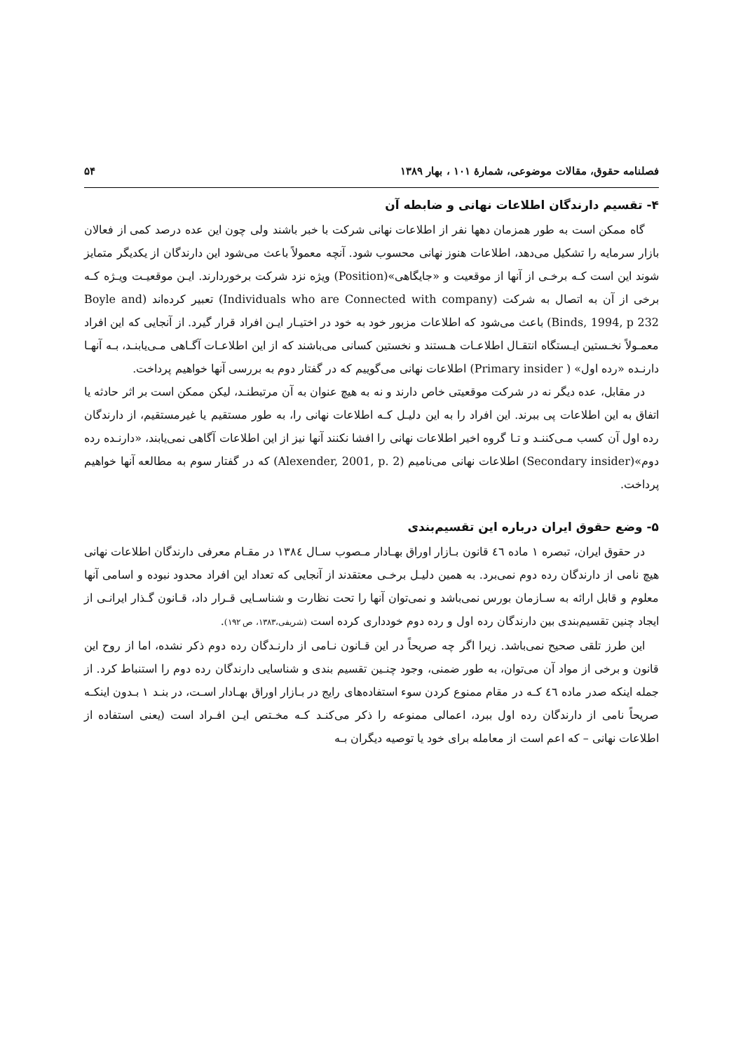فصلنامه حقوق، مقالات موضوعی، شمارهٔ ۱۰۱ ، بهار ۱۳۸۹ ۵۴
۴- تقسیم دارندگان اطلاعات نهانی و ضابطه آن
گاه ممکن است به طور همزمان دهها نفر از اطلاعات نهانی شرکت با خبر باشند ولی چون این عده درصد کمی از فعالان بازار سرمایه را تشکیل می‌دهد، اطلاعات هنوز نهانی محسوب شود. آنچه معمولاً باعث می‌شود این دارندگان از یکدیگر متمایز شوند این است کـه برخـی از آنها از موقعیت و «جایگاهی»(Position) ویژه نزد شرکت برخوردارند. ایـن موقعیـت ویـژه کـه برخی از آن به اتصال به شرکت (Individuals who are Connected with company) تعبیر کرده‌اند (Boyle and Binds, 1994, p 232) باعث می‌شود که اطلاعات مزبور خود به خود در اختیـار ایـن افراد قرار گیرد. از آنجایی که این افراد معمـولاً نخـستین ایـستگاه انتقـال اطلاعـات هـستند و نخستین کسانی می‌باشند که از این اطلاعـات آگـاهی مـی‌یابنـد، بـه آنهـا دارنـده «رده اول» ( Primary insider) اطلاعات نهانی می‌گوییم که در گفتار دوم به بررسی آنها خواهیم پرداخت.
در مقابل، عده دیگر نه در شرکت موقعیتی خاص دارند و نه به هیچ عنوان به آن مرتبطنـد، لیکن ممکن است بر اثر حادثه یا اتفاق به این اطلاعات پی ببرند. این افراد را به این دلیـل کـه اطلاعات نهانی را، به طور مستقیم یا غیرمستقیم، از دارندگان رده اول آن کسب مـی‌کننـد و تـا گروه اخیر اطلاعات نهانی را افشا نکنند آنها نیز از این اطلاعات آگاهی نمی‌یابند، «دارنـده رده دوم»(Secondary insider) اطلاعات نهانی می‌نامیم (Alexender, 2001, p. 2) که در گفتار سوم به مطالعه آنها خواهیم پرداخت.
۵- وضع حقوق ایران درباره این تقسیم‌بندی
در حقوق ایران، تبصره ۱ ماده ٤٦ قانون بـازار اوراق بهـادار مـصوب سـال ١٣٨٤ در مقـام معرفی دارندگان اطلاعات نهانی هیچ نامی از دارندگان رده دوم نمی‌برد. به همین دلیـل برخـی معتقدند از آنجایی که تعداد این افراد محدود نبوده و اسامی آنها معلوم و قابل ارائه به سـازمان بورس نمی‌باشد و نمی‌توان آنها را تحت نظارت و شناسـایی قـرار داد، قـانون گـذار ایرانـی از ایجاد چنین تقسیم‌بندی بین دارندگان رده اول و رده دوم خودداری کرده است (شریفی،۱۳۸۳، ص ۱۹۲).
این طرز تلقی صحیح نمی‌باشد. زیرا اگر چه صریحاً در این قـانون نـامی از دارنـدگان رده دوم ذکر نشده، اما از روح این قانون و برخی از مواد آن می‌توان، به طور ضمنی، وجود چنـین تقسیم بندی و شناسایی دارندگان رده دوم را استنباط کرد. از جمله اینکه صدر ماده ٤٦ کـه در مقام ممنوع کردن سوء استفاده‌های رایج در بـازار اوراق بهـادار اسـت، در بنـد ۱ بـدون اینکـه صریحاً نامی از دارندگان رده اول ببرد، اعمالی ممنوعه را ذکر می‌کنـد کـه مخـتص ایـن افـراد است (یعنی استفاده از اطلاعات نهانی – که اعم است از معامله برای خود یا توصیه دیگران بـه